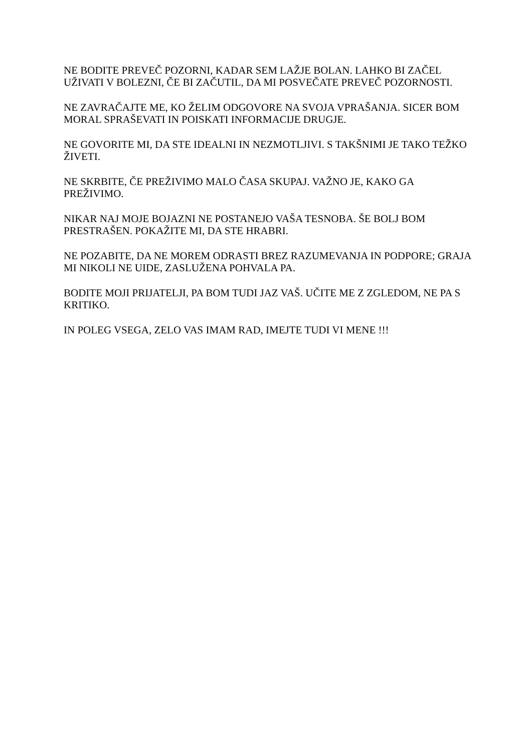NE BODITE PREVEČ POZORNI, KADAR SEM LAŽJE BOLAN. LAHKO BI ZAČEL UŽIVATI V BOLEZNI, ČE BI ZAČUTIL, DA MI POSVEČATE PREVEČ POZORNOSTI.
NE ZAVRAČAJTE ME, KO ŽELIM ODGOVORE NA SVOJA VPRAŠANJA. SICER BOM MORAL SPRAŠEVATI IN POISKATI INFORMACIJE DRUGJE.
NE GOVORITE MI, DA STE IDEALNI IN NEZMOTLJIVI. S TAKŠNIMI JE TAKO TEŽKO ŽIVETI.
NE SKRBITE, ČE PREŽIVIMO MALO ČASA SKUPAJ. VAŽNO JE, KAKO GA PREŽIVIMO.
NIKAR NAJ MOJE BOJAZNI NE POSTANEJO VAŠA TESNOBA. ŠE BOLJ BOM PRESTRAŠEN. POKAŽITE MI, DA STE HRABRI.
NE POZABITE, DA NE MOREM ODRASTI BREZ RAZUMEVANJA IN PODPORE; GRAJA MI NIKOLI NE UIDE, ZASLUŽENA POHVALA PA.
BODITE MOJI PRIJATELJI, PA BOM TUDI JAZ VAŠ. UČITE ME Z ZGLEDOM, NE PA S KRITIKO.
IN POLEG VSEGA, ZELO VAS IMAM RAD, IMEJTE TUDI VI MENE !!!